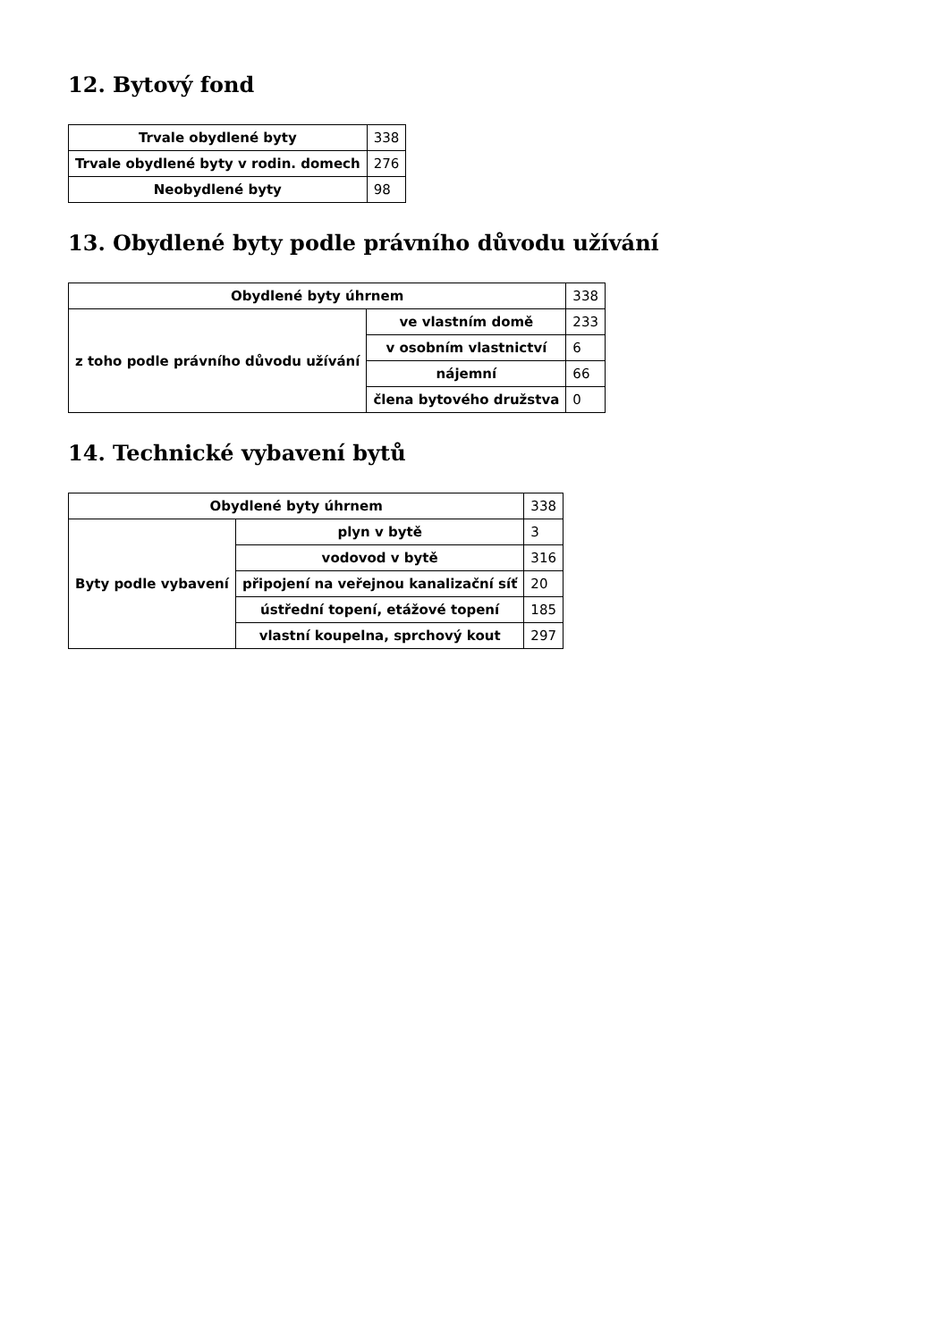12. Bytový fond
| Trvale obydlené byty | 338 |
| Trvale obydlené byty v rodin. domech | 276 |
| Neobydlené byty | 98 |
13. Obydlené byty podle právního důvodu užívání
| Obydlené byty úhrnem | | 338 |
| z toho podle právního důvodu užívání | ve vlastním domě | 233 |
| | v osobním vlastnictví | 6 |
| | nájemní | 66 |
| | člena bytového družstva | 0 |
14. Technické vybavení bytů
| Obydlené byty úhrnem | | 338 |
| Byty podle vybavení | plyn v bytě | 3 |
| | vodovod v bytě | 316 |
| | připojení na veřejnou kanalizační síť | 20 |
| | ústřední topení, etážové topení | 185 |
| | vlastní koupelna, sprchový kout | 297 |